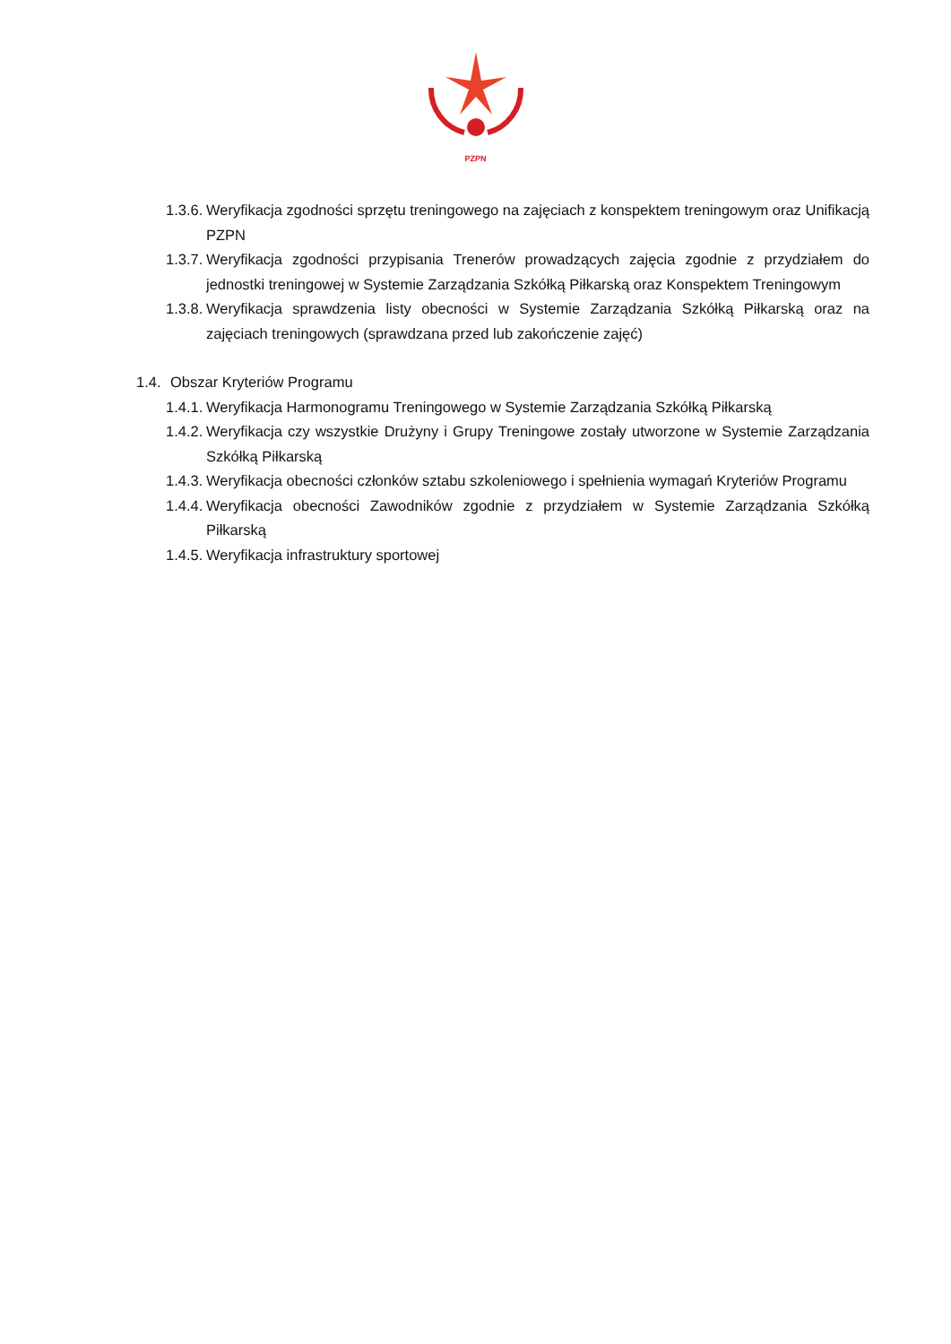PZPN
1.3.6. Weryfikacja zgodności sprzętu treningowego na zajęciach z konspektem treningowym oraz Unifikacją PZPN
1.3.7. Weryfikacja zgodności przypisania Trenerów prowadzących zajęcia zgodnie z przydziałem do jednostki treningowej w Systemie Zarządzania Szkółką Piłkarską oraz Konspektem Treningowym
1.3.8. Weryfikacja sprawdzenia listy obecności w Systemie Zarządzania Szkółką Piłkarską oraz na zajęciach treningowych (sprawdzana przed lub zakończenie zajęć)
1.4. Obszar Kryteriów Programu
1.4.1. Weryfikacja Harmonogramu Treningowego w Systemie Zarządzania Szkółką Piłkarską
1.4.2. Weryfikacja czy wszystkie Drużyny i Grupy Treningowe zostały utworzone w Systemie Zarządzania Szkółką Piłkarską
1.4.3. Weryfikacja obecności członków sztabu szkoleniowego i spełnienia wymagań Kryteriów Programu
1.4.4. Weryfikacja obecności Zawodników zgodnie z przydziałem w Systemie Zarządzania Szkółką Piłkarską
1.4.5. Weryfikacja infrastruktury sportowej